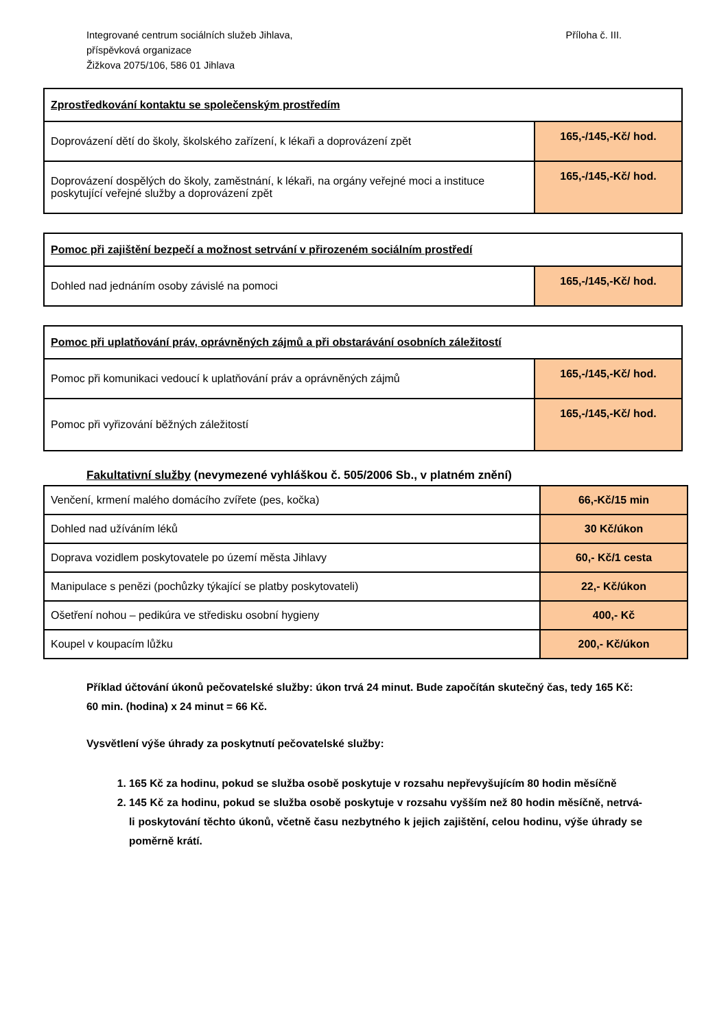Integrované centrum sociálních služeb Jihlava,
příspěvková organizace
Žižkova 2075/106, 586 01 Jihlava
Příloha č. III.
| Zprostředkování kontaktu se společenským prostředím | |
| Doprovázení dětí do školy, školského zařízení, k lékaři a doprovázení zpět | 165,-/145,-Kč/ hod. |
| Doprovázení dospělých do školy, zaměstnání, k lékaři, na orgány veřejné moci a instituce poskytující veřejné služby a doprovázení zpět | 165,-/145,-Kč/ hod. |
| Pomoc při zajištění bezpečí a možnost setrvání v přirozeném sociálním prostředí | |
| Dohled nad jednáním osoby závislé na pomoci | 165,-/145,-Kč/ hod. |
| Pomoc při uplatňování práv, oprávněných zájmů a při obstarávání osobních záležitostí | |
| Pomoc při komunikaci vedoucí k uplatňování práv a oprávněných zájmů | 165,-/145,-Kč/ hod. |
| Pomoc při vyřizování běžných záležitostí | 165,-/145,-Kč/ hod. |
Fakultativní služby (nevymezené vyhláškou č. 505/2006 Sb., v platném znění)
| Venčení, krmení malého domácího zvířete (pes, kočka) | 66,-Kč/15 min |
| Dohled nad užíváním léků | 30 Kč/úkon |
| Doprava vozidlem poskytovatele po území města Jihlavy | 60,- Kč/1 cesta |
| Manipulace s penězi (pochůzky týkající se platby poskytovateli) | 22,- Kč/úkon |
| Ošetření nohou – pedikúra ve středisku osobní hygieny | 400,- Kč |
| Koupel v koupacím lůžku | 200,- Kč/úkon |
Příklad účtování úkonů pečovatelské služby: úkon trvá 24 minut. Bude započítán skutečný čas, tedy 165 Kč: 60 min. (hodina) x 24 minut = 66 Kč.
Vysvětlení výše úhrady za poskytnutí pečovatelské služby:
1. 165 Kč za hodinu, pokud se služba osobě poskytuje v rozsahu nepřevyšujícím 80 hodin měsíčně
2. 145 Kč za hodinu, pokud se služba osobě poskytuje v rozsahu vyšším než 80 hodin měsíčně, netrvá-li poskytování těchto úkonů, včetně času nezbytného k jejich zajištění, celou hodinu, výše úhrady se poměrně krátí.